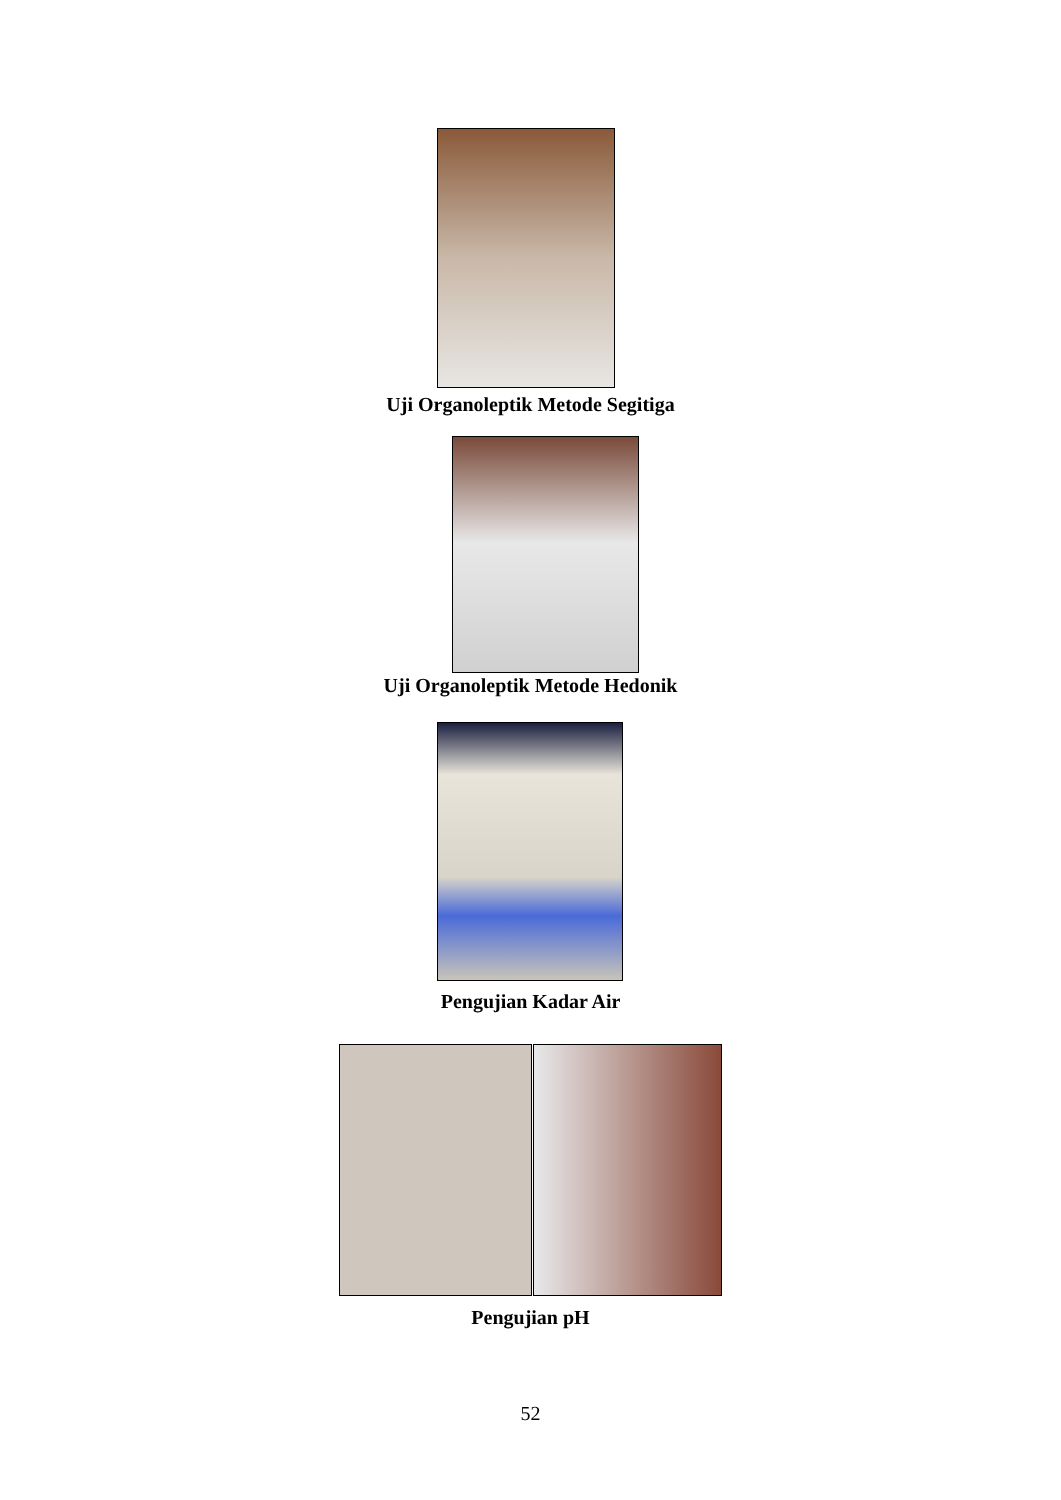Uji Organoleptik Metode Segitiga
Uji Organoleptik Metode Hedonik
Pengujian Kadar Air
Pengujian pH
52